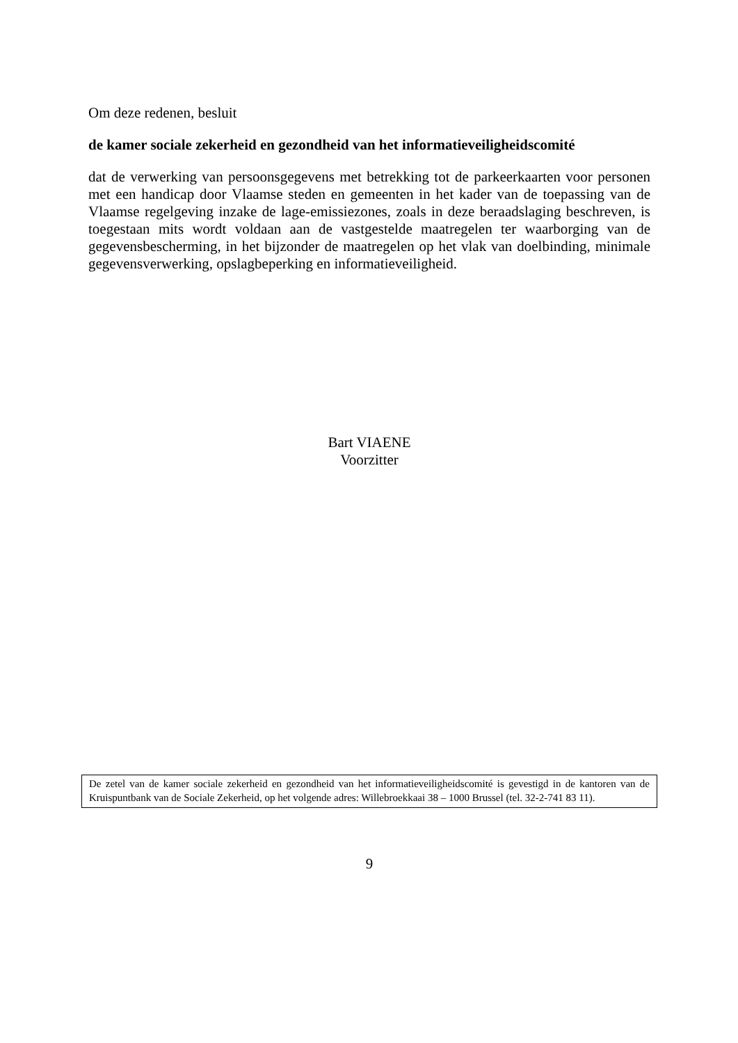Om deze redenen, besluit
de kamer sociale zekerheid en gezondheid van het informatieveiligheidscomité
dat de verwerking van persoonsgegevens met betrekking tot de parkeerkaarten voor personen met een handicap door Vlaamse steden en gemeenten in het kader van de toepassing van de Vlaamse regelgeving inzake de lage-emissiezones, zoals in deze beraadslaging beschreven, is toegestaan mits wordt voldaan aan de vastgestelde maatregelen ter waarborging van de gegevensbescherming, in het bijzonder de maatregelen op het vlak van doelbinding, minimale gegevensverwerking, opslagbeperking en informatieveiligheid.
Bart VIAENE
Voorzitter
De zetel van de kamer sociale zekerheid en gezondheid van het informatieveiligheidscomité is gevestigd in de kantoren van de Kruispuntbank van de Sociale Zekerheid, op het volgende adres: Willebroekkaai 38 – 1000 Brussel (tel. 32-2-741 83 11).
9